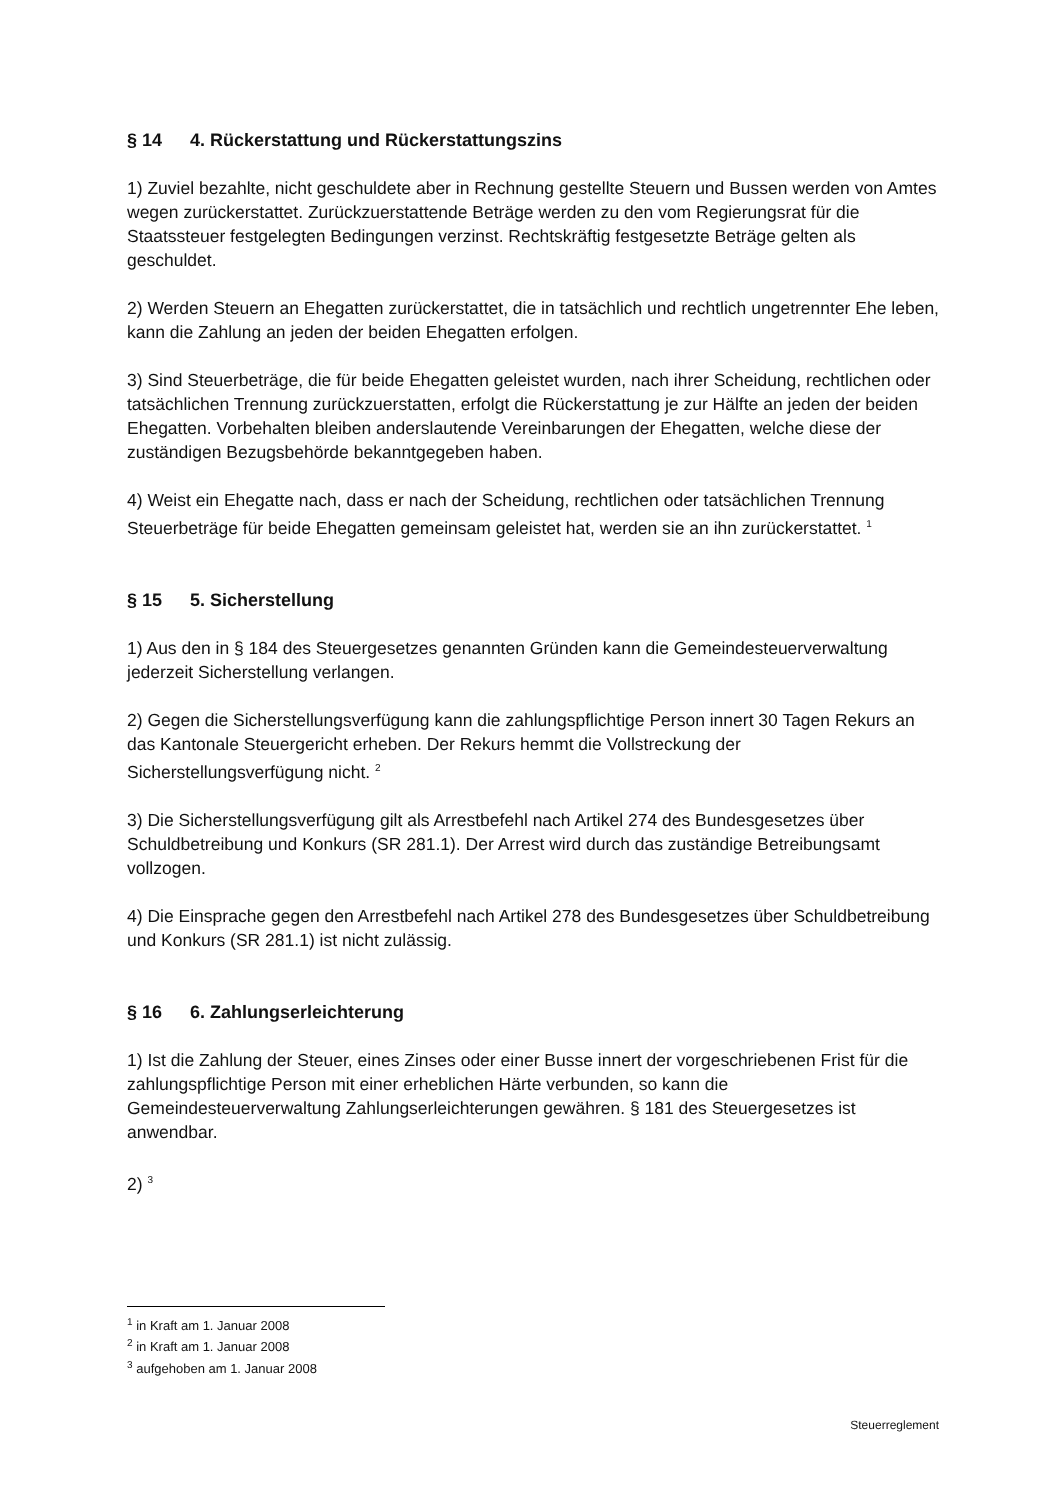§ 14 4. Rückerstattung und Rückerstattungszins
1) Zuviel bezahlte, nicht geschuldete aber in Rechnung gestellte Steuern und Bussen werden von Amtes wegen zurückerstattet. Zurückzuerstattende Beträge werden zu den vom Regierungsrat für die Staatssteuer festgelegten Bedingungen verzinst. Rechtskräftig festgesetzte Beträge gelten als geschuldet.
2) Werden Steuern an Ehegatten zurückerstattet, die in tatsächlich und rechtlich ungetrennter Ehe leben, kann die Zahlung an jeden der beiden Ehegatten erfolgen.
3) Sind Steuerbeträge, die für beide Ehegatten geleistet wurden, nach ihrer Scheidung, rechtlichen oder tatsächlichen Trennung zurückzuerstatten, erfolgt die Rückerstattung je zur Hälfte an jeden der beiden Ehegatten. Vorbehalten bleiben anderslautende Vereinbarungen der Ehegatten, welche diese der zuständigen Bezugsbehörde bekanntgegeben haben.
4) Weist ein Ehegatte nach, dass er nach der Scheidung, rechtlichen oder tatsächlichen Trennung Steuerbeträge für beide Ehegatten gemeinsam geleistet hat, werden sie an ihn zurückerstattet. <sup>1</sup>
§ 15 5. Sicherstellung
1) Aus den in § 184 des Steuergesetzes genannten Gründen kann die Gemeindesteuerverwaltung jederzeit Sicherstellung verlangen.
2) Gegen die Sicherstellungsverfügung kann die zahlungspflichtige Person innert 30 Tagen Rekurs an das Kantonale Steuergericht erheben. Der Rekurs hemmt die Vollstreckung der Sicherstellungsverfügung nicht. <sup>2</sup>
3) Die Sicherstellungsverfügung gilt als Arrestbefehl nach Artikel 274 des Bundesgesetzes über Schuldbetreibung und Konkurs (SR 281.1). Der Arrest wird durch das zuständige Betreibungsamt vollzogen.
4) Die Einsprache gegen den Arrestbefehl nach Artikel 278 des Bundesgesetzes über Schuldbetreibung und Konkurs (SR 281.1) ist nicht zulässig.
§ 16 6. Zahlungserleichterung
1) Ist die Zahlung der Steuer, eines Zinses oder einer Busse innert der vorgeschriebenen Frist für die zahlungspflichtige Person mit einer erheblichen Härte verbunden, so kann die Gemeindesteuerverwaltung Zahlungserleichterungen gewähren. § 181 des Steuergesetzes ist anwendbar.
2) <sup>3</sup>
<sup>1</sup> in Kraft am 1. Januar 2008
<sup>2</sup> in Kraft am 1. Januar 2008
<sup>3</sup> aufgehoben am 1. Januar 2008
Steuerreglement